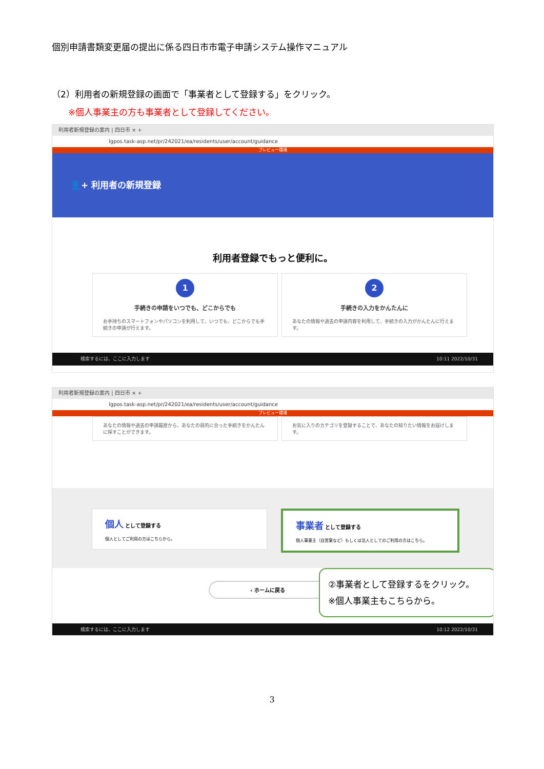個別申請書類変更届の提出に係る四日市市電子申請システム操作マニュアル
（2）利用者の新規登録の画面で「事業者として登録する」をクリック。
※個人事業主の方も事業者として登録してください。
利用者新規登録の案内 | 四日市 × +
lgpos.task-asp.net/pr/242021/ea/residents/user/account/guidance
プレビュー環境
👤+ 利用者の新規登録
利用者登録でもっと便利に。
1
手続きの申請をいつでも、どこからでも
お手持ちのスマートフォンやパソコンを利用して、いつでも、どこからでも手続きの申請が行えます。
2
手続きの入力をかんたんに
あなたの情報や過去の申請内容を利用して、手続きの入力がかんたんに行えます。
検索するには、ここに入力します 10:11 2022/10/31
利用者新規登録の案内 | 四日市 × +
lgpos.task-asp.net/pr/242021/ea/residents/user/account/guidance
プレビュー環境
あなたの情報や過去の申請履歴から、あなたの目的に合った手続きをかんたんに探すことができます。
お気に入りのカテゴリを登録することで、あなたの知りたい情報をお届けします。
個人 として登録する
個人としてご利用の方はこちらから。
事業者 として登録する
個人事業主（自営業など）もしくは法人としてのご利用の方はこちら。
‹ ホームに戻る
②事業者として登録するをクリック。
※個人事業主もこちらから。
検索するには、ここに入力します 10:12 2022/10/31
3